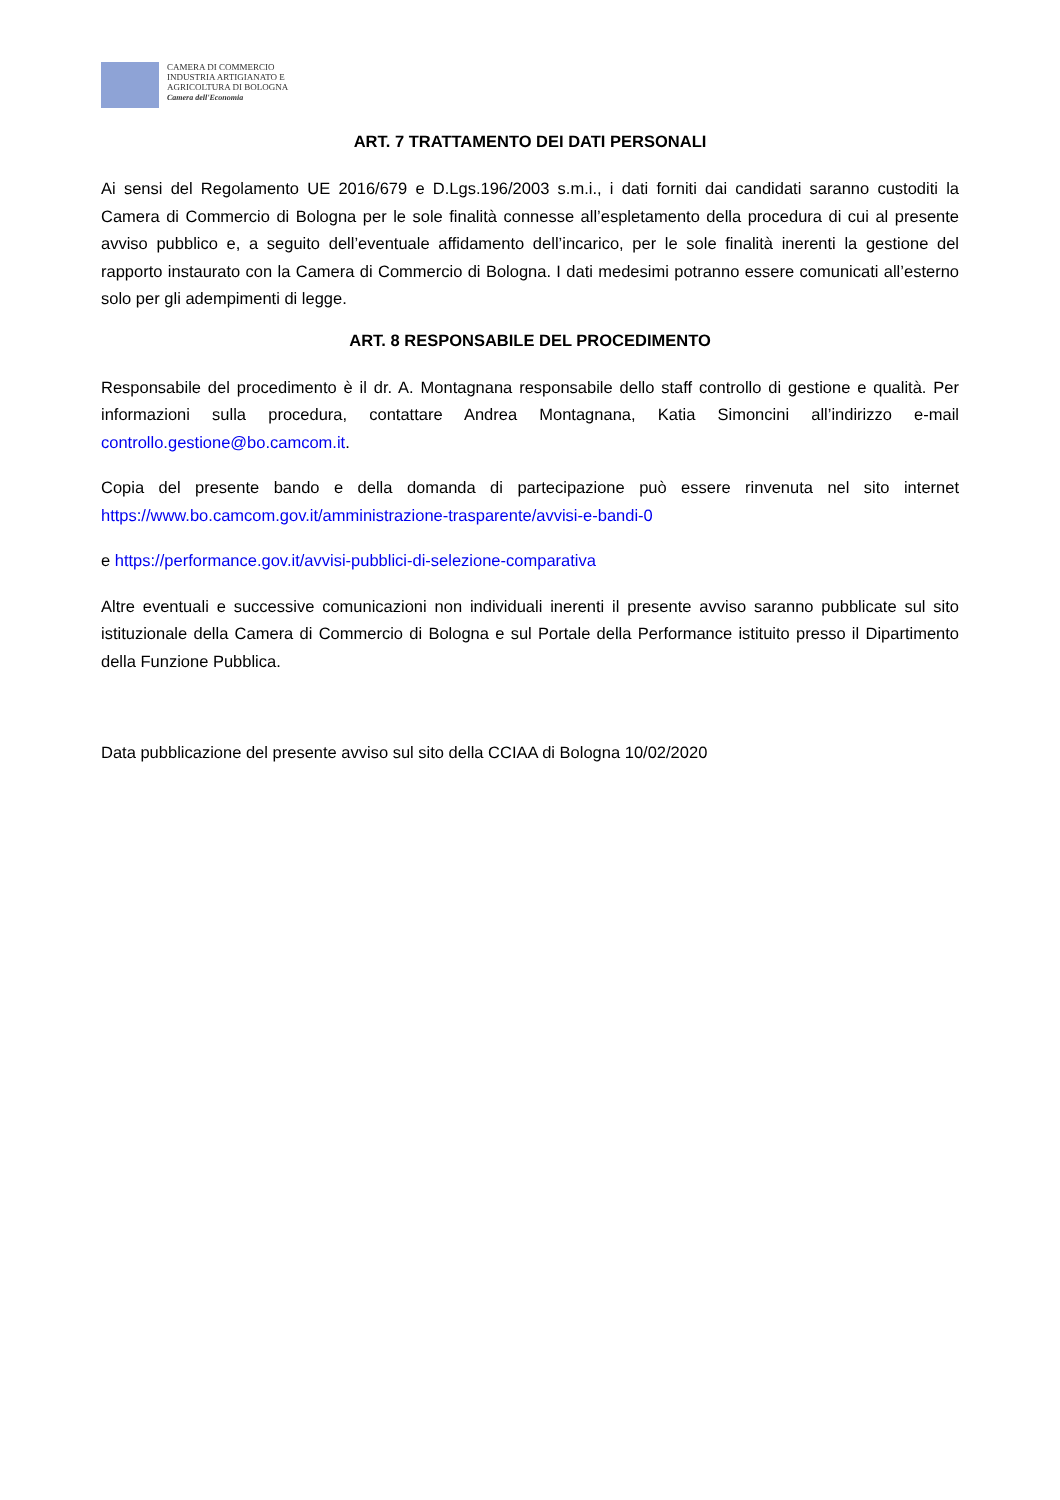CAMERA DI COMMERCIO
INDUSTRIA ARTIGIANATO E
AGRICOLTURA DI BOLOGNA
Camera dell'Economia
ART. 7 TRATTAMENTO DEI DATI PERSONALI
Ai sensi del Regolamento UE 2016/679 e D.Lgs.196/2003 s.m.i., i dati forniti dai candidati saranno custoditi la Camera di Commercio di Bologna per le sole finalità connesse all’espletamento della procedura di cui al presente avviso pubblico e, a seguito dell’eventuale affidamento dell’incarico, per le sole finalità inerenti la gestione del rapporto instaurato con la Camera di Commercio di Bologna. I dati medesimi potranno essere comunicati all’esterno solo per gli adempimenti di legge.
ART. 8 RESPONSABILE DEL PROCEDIMENTO
Responsabile del procedimento è il dr. A. Montagnana responsabile dello staff controllo di gestione e qualità. Per informazioni sulla procedura, contattare Andrea Montagnana, Katia Simoncini all’indirizzo e-mail controllo.gestione@bo.camcom.it.
Copia del presente bando e della domanda di partecipazione può essere rinvenuta nel sito internet https://www.bo.camcom.gov.it/amministrazione-trasparente/avvisi-e-bandi-0
e https://performance.gov.it/avvisi-pubblici-di-selezione-comparativa
Altre eventuali e successive comunicazioni non individuali inerenti il presente avviso saranno pubblicate sul sito istituzionale della Camera di Commercio di Bologna e sul Portale della Performance istituito presso il Dipartimento della Funzione Pubblica.
Data pubblicazione del presente avviso sul sito della CCIAA di Bologna 10/02/2020